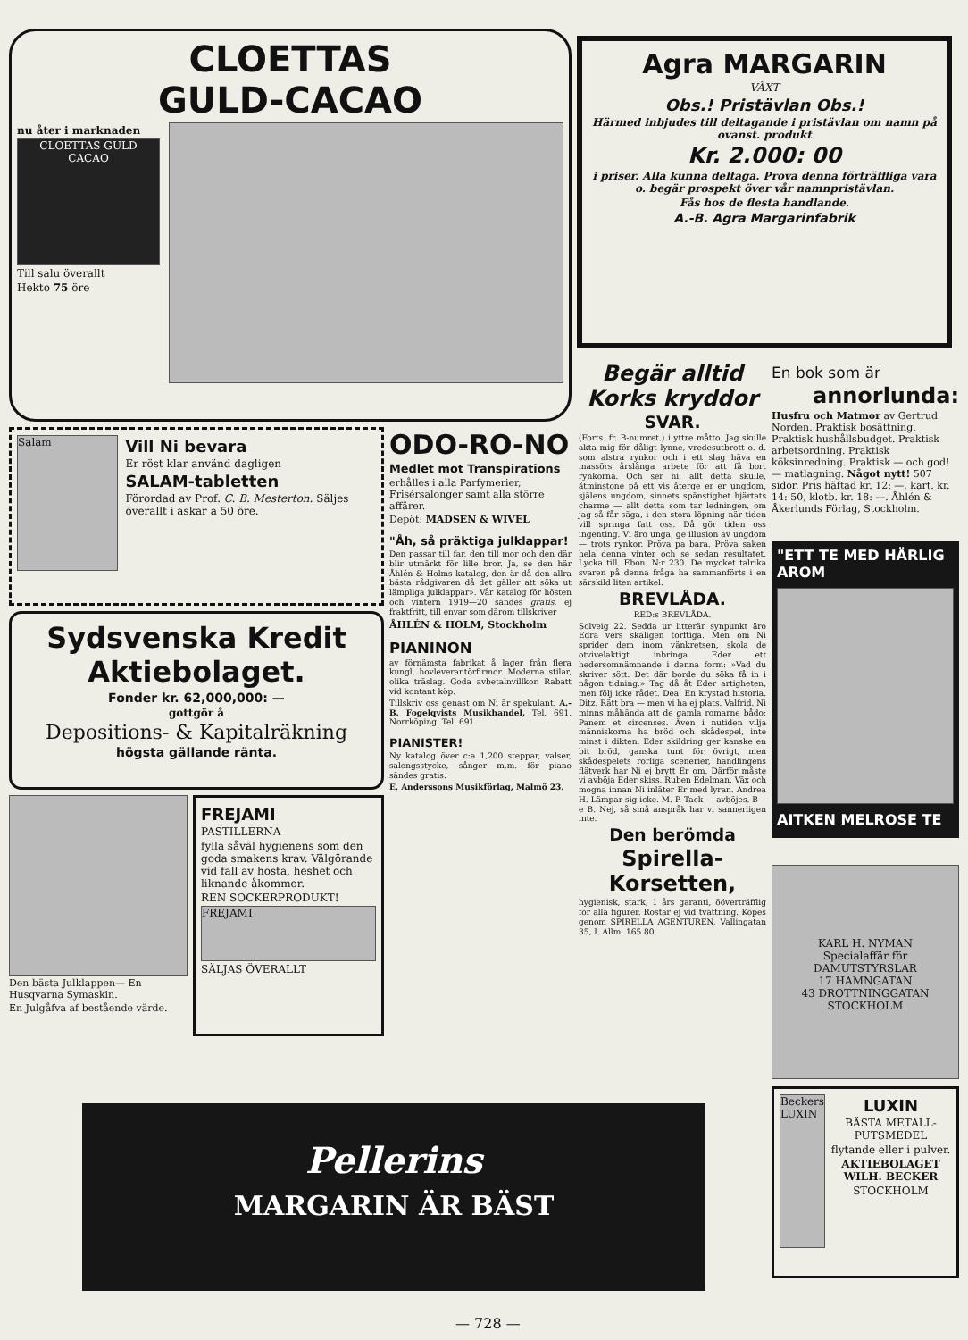CLOETTAS
GULD-CACAO
nu åter i marknaden
CLOETTAS GULD CACAO
Till salu överallt
Hekto 75 öre
Salam
Vill Ni bevara
Er röst klar använd dagligen
SALAM-tabletten
Förordad av Prof. C. B. Mesterton. Säljes överallt i askar a 50 öre.
Sydsvenska Kredit Aktiebolaget.
Fonder kr. 62,000,000: —
gottgör å
Depositions- & Kapitalräkning
högsta gällande ränta.
Den bästa Julklappen— En Husqvarna Symaskin.
En Julgåfva af bestående värde.
FREJAMI
PASTILLERNA
fylla såväl hygienens som den goda smakens krav. Välgörande vid fall av hosta, heshet och liknande åkommor.
REN SOCKERPRODUKT!
FREJAMI
SÄLJAS ÖVERALLT
ODO-RO-NO
Medlet mot Transpirations
erhålles i alla Parfymerier, Frisérsalonger samt alla större affärer.
Depôt: MADSEN & WIVEL
"Åh, så präktiga julklappar!
Den passar till far, den till mor och den där blir utmärkt för lille bror. Ja, se den här Åhlén & Holms katalog, den är då den allra bästa rådgivaren då det gäller att söka ut lämpliga julklappar». Vår katalog för hösten och vintern 1919—20 sändes gratis, ej fraktfritt, till envar som därom tillskriver
ÅHLÉN & HOLM, Stockholm
PIANINON
av förnämsta fabrikat å lager från flera kungl. hovleverantörfirmor. Moderna stilar, olika träslag. Goda avbetalnvillkor. Rabatt vid kontant köp.
Tillskriv oss genast om Ni är spekulant. A.-B. Fogelqvists Musikhandel, Tel. 691. Norrköping. Tel. 691
PIANISTER!
Ny katalog över c:a 1,200 steppar, valser, salongsstycke, sånger m.m. för piano sändes gratis.
E. Anderssons Musikförlag, Malmö 23.
Agra MARGARIN
VÄXT
Obs.! Pristävlan Obs.!
Härmed inbjudes till deltagande i pristävlan om namn på ovanst. produkt
Kr. 2.000: 00
i priser. Alla kunna deltaga. Prova denna förträffliga vara o. begär prospekt över vår namnpristävlan.
Fås hos de flesta handlande.
A.-B. Agra Margarinfabrik
Begär alltid Korks kryddor
SVAR.
(Forts. fr. B-numret.) i yttre måtto. Jag skulle akta mig för dåligt lynne, vredesutbrott o. d. som alstra rynkor och i ett slag häva en massörs årslånga arbete för att få bort rynkorna. Och ser ni, allt detta skulle, åtminstone på ett vis återge er er ungdom, själens ungdom, sinnets spänstighet hjärtats charme — allt detta som tar ledningen, om jag så får säga, i den stora löpning när tiden vill springa fatt oss. Då gör tiden oss ingenting. Vi äro unga, ge illusion av ungdom — trots rynkor. Pröva pa bara. Pröva saken hela denna vinter och se sedan resultatet. Lycka till. Ebon. N:r 230. De mycket talrika svaren på denna fråga ha sammanförts i en särskild liten artikel.
BREVLÅDA.
RED:s BREVLÅDA.
Solveig 22. Sedda ur litterär synpunkt äro Edra vers skäligen torftiga. Men om Ni sprider dem inom vänkretsen, skola de otvivelaktigt inbringa Eder ett hedersomnämnande i denna form: »Vad du skriver sött. Det där borde du söka få in i någon tidning.» Tag då åt Eder artigheten, men följ icke rådet. Dea. En krystad historia. Ditz. Rätt bra — men vi ha ej plats. Valfrid. Ni minns måhända att de gamla romarne bådo: Panem et circenses. Även i nutiden vilja människorna ha bröd och skådespel, inte minst i dikten. Eder skildring ger kanske en bit bröd, ganska tunt för övrigt, men skådespelets rörliga scenerier, handlingens flätverk har Ni ej brytt Er om. Därför måste vi avböja Eder skiss. Ruben Edelman. Väx och mogna innan Ni inläter Er med lyran. Andrea H. Lämpar sig icke. M. P. Tack — avböjes. B—e B. Nej, så små anspråk har vi sannerligen inte.
Den berömda
Spirella-Korsetten,
hygienisk, stark, 1 års garanti, ööverträfflig för alla figurer. Rostar ej vid tvättning. Köpes genom SPIRELLA AGENTUREN, Vallingatan 35, I. Allm. 165 80.
En bok som är
annorlunda:
Husfru och Matmor av Gertrud Norden. Praktisk bosättning. Praktisk hushållsbudget. Praktisk arbetsordning. Praktisk köksinredning. Praktisk — och god! — matlagning. Något nytt! 507 sidor. Pris häftad kr. 12: —, kart. kr. 14: 50, klotb. kr. 18: —. Åhlén & Åkerlunds Förlag, Stockholm.
"ETT TE MED HÄRLIG AROM
AITKEN MELROSE TE
KARL H. NYMAN
Specialaffär för
DAMUTSTYRSLAR
17 HAMNGATAN
43 DROTTNINGGATAN
STOCKHOLM
Beckers LUXIN
LUXIN
BÄSTA METALL-PUTSMEDEL
flytande eller i pulver.
AKTIEBOLAGET WILH. BECKER
STOCKHOLM
Pellerins
MARGARIN ÄR BÄST
— 728 —